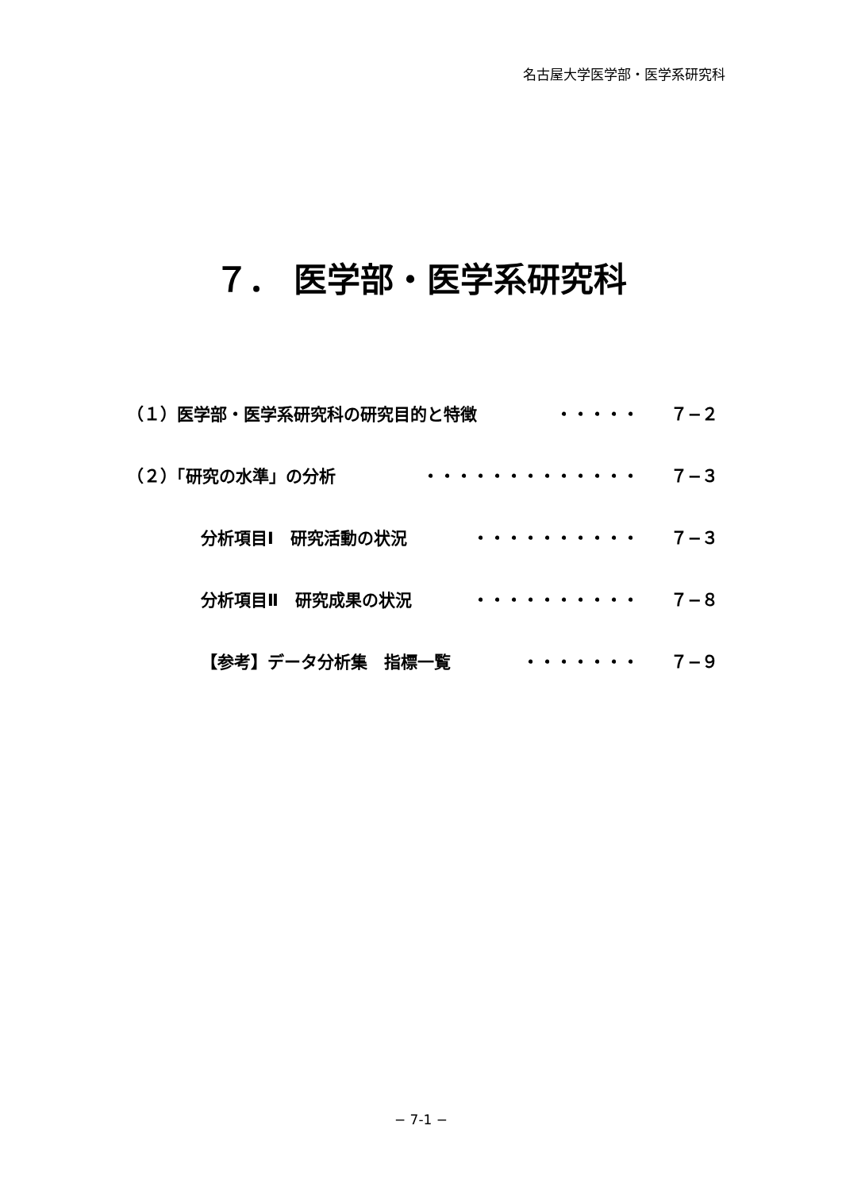名古屋大学医学部・医学系研究科
７． 医学部・医学系研究科
（１）医学部・医学系研究科の研究目的と特徴 ・・・・・ ７−２
（２）「研究の水準」の分析 ・・・・・・・・・・・・・ ７−３
分析項目Ⅰ　研究活動の状況 ・・・・・・・・・・ ７−３
分析項目Ⅱ　研究成果の状況 ・・・・・・・・・・ ７−８
【参考】データ分析集　指標一覧 ・・・・・・・ ７−９
− 7-1 −